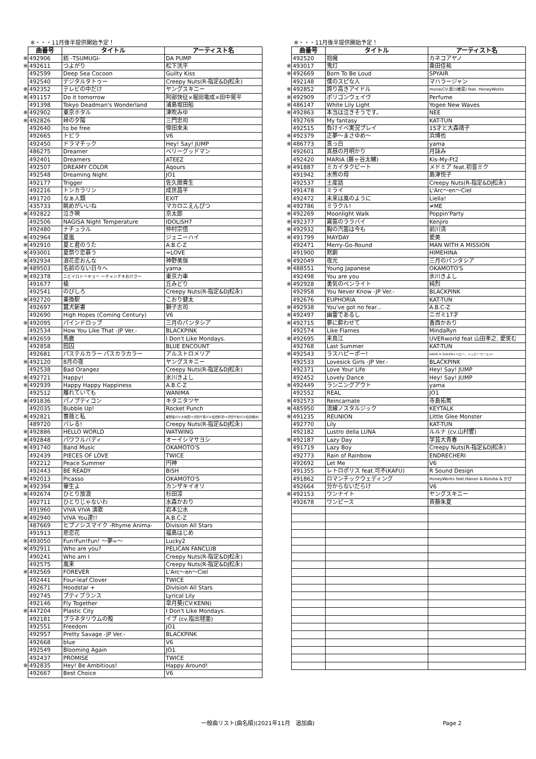※・・・11月後半提供開始予定！
| | 曲番号 | タイトル | アーティスト名 |
| --- | --- | --- | --- |
| ※ | 492906 | 紡 -TSUMUGI- | DA PUMP |
| ※ | 492611 | つよがり | 松下洸平 |
| | 492599 | Deep Sea Cocoon | Guilty Kiss |
| | 492540 | デジタルタトゥー | Creepy Nuts(R-指定&DJ松永) |
| ※ | 492352 | テレビの中だけ | ヤングスキニー |
| ※ | 491157 | Do it tomorrow | 阿部快征×堀田竜成×田中晃平 |
| | 491398 | Tokyo Deadman's Wonderland | 浦島坂田船 |
| ※ | 492902 | 東京ホタル | 津吹みゆ |
| ※ | 492826 | 峠の夕陽 | 三門忠司 |
| | 492640 | to be free | 倖田來未 |
| | 492665 | トビラ | V6 |
| | 492450 | ドラマチック | Hey! Say! JUMP |
| | 486275 | Dreamer | ベリーグッドマン |
| | 492401 | Dreamers | ATEEZ |
| | 492507 | DREAMY COLOR | Aqours |
| | 492548 | Dreaming Night | JO1 |
| | 492177 | Trigger | 佐久間貴生 |
| | 492216 | トンカラリン | 成世昌平 |
| | 491720 | なぁ人類 | EXIT |
| | 435733 | 眺めがいいね | マカロニえんぴつ |
| ※ | 492822 | 泣き唄 | 京太郎 |
| | 492506 | NAGISA Night Temperature | IDOLiSH7 |
| | 492480 | ナチュラル | 仲村宗悟 |
| ※ | 492964 | 夏嵐 | ジェニーハイ |
| ※ | 492910 | 夏と君のうた | A.B.C-Z |
| ※ | 493001 | 夏祭り恋慕う | =LOVE |
| ※ | 492934 | 浪花恋おんな | 神野美伽 |
| ※ | 489503 | 名前のない日々へ | yama |
| ※ | 492378 | ニビイロトーキョー ～チャンチキおけさ～ | 東京力車 |
| | 491677 | 楡 | 丘みどり |
| | 492541 | のびしろ | Creepy Nuts(R-指定&DJ松永) |
| ※ | 492720 | 乗換駅 | こおり健太 |
| | 492697 | 蠶犬新書 | 獅子志司 |
| | 492690 | High Hopes (Coming Century) | V6 |
| ※ | 492095 | パインドロップ | 三月のパンタシア |
| | 492534 | How You Like That -JP Ver.- | BLACKPINK |
| ※ | 492659 | 馬鹿 | I Don't Like Mondays. |
| | 492858 | 囮囚 | BLUE ENCOUNT |
| | 492681 | パステルカラー パスカラカラー | アルストロメリア |
| ※ | 492120 | 8月の夜 | ヤングスキニー |
| | 492538 | Bad Orangez | Creepy Nuts(R-指定&DJ松永) |
| ※ | 492721 | Happy! | 氷川きよし |
| ※ | 492939 | Happy Happy Happiness | A.B.C-Z |
| | 492512 | 離れていても | WANIMA |
| ※ | 491836 | パノプティコン | キタニタツヤ |
| | 492035 | Bubble Up! | Rocket Punch |
| ※ | 492821 | 薔薇と私 | 星野薫(CV.大地葉)×沢田千夏(CV.松田利冴)×沢田千秋(CV.松田颯水) |
| | 489720 | バレる! | Creepy Nuts(R-指定&DJ松永) |
| ※ | 492886 | HELLO WORLD | WATWING |
| ※ | 492848 | パワフルバディ | オーイシマサヨシ |
| ※ | 491740 | Band Music | OKAMOTO'S |
| | 492439 | PIECES OF LOVE | TWICE |
| | 492212 | Peace Summer | 円神 |
| | 492443 | BE READY | BiSH |
| ※ | 492013 | Picasso | OKAMOTO'S |
| ※ | 492394 | 畢生よ | カンザキイオリ |
| ※ | 492674 | ひとり放浪 | 杉田淳 |
| | 492711 | ひとりじゃないわ | 水森かおり |
| | 491960 | VIVA VIVA 演歌 | 岩本公水 |
| ※ | 492940 | VIVA You達!! | A.B.C-Z |
| | 487669 | ヒプノシスマイク -Rhyme Anima- | Division All Stars |
| | 491913 | 悲恋花 | 福島はじめ |
| ※ | 493050 | Fun!Fun!Fun! ～夢∞～ | Lucky2 |
| ※ | 492911 | Who are you? | PELICAN FANCLUB |
| | 490241 | Who am I | Creepy Nuts(R-指定&DJ松永) |
| | 492575 | 風来 | Creepy Nuts(R-指定&DJ松永) |
| ※ | 492569 | FOREVER | L'Arc～en～Ciel |
| | 492441 | Four-leaf Clover | TWICE |
| | 492671 | Hoodstar + | Division All Stars |
| | 492745 | プティプランス | Lyrical Lily |
| | 492146 | Fly Together | 皐月葵(CV:KENN) |
| ※ | 447204 | Plastic City | I Don't Like Mondays. |
| | 492181 | プラネタリウムの殻 | イブ (cv.指出毬亜) |
| | 492551 | Freedom | JO1 |
| | 492957 | Pretty Savage -JP Ver.- | BLACKPINK |
| | 492668 | blue | V6 |
| | 492549 | Blooming Again | JO1 |
| | 492437 | PROMISE | TWICE |
| ※ | 492835 | Hey! Be Ambitious! | Happy Around! |
| | 492667 | Best Choice | V6 |
※・・・11月後半提供開始予定！
| | 曲番号 | タイトル | アーティスト名 |
| --- | --- | --- | --- |
| | 492520 | 抱擁 | カネコアヤノ |
| ※ | 493017 | 鬼灯 | 桑田佳祐 |
| ※ | 492669 | Born To Be Loud | SPYAIR |
| | 492148 | 僕のスピな人 | マハラージャン |
| ※ | 492852 | 誇り高きアイドル | mona(CV:夏川椎菜) feat. HoneyWorks |
| ※ | 492909 | ポリゴンウェイヴ | Perfume |
| ※ | 486147 | White Lily Light | Yogee New Waves |
| ※ | 492863 | 本当は泣きそうです。 | NEE |
| | 492769 | My fantasy | KAT-TUN |
| | 492515 | 負けイベ実況プレイ | 15才と大森靖子 |
| ※ | 492379 | 正夢～まさゆめ～ | 浜博也 |
| ※ | 486773 | 真っ白 | yama |
| | 492601 | 真昼の月明かり | 月詠み |
| | 492420 | MARIA (藤ヶ谷太輔) | Kis-My-Ft2 |
| ※ | 491887 | ミカイタクビート | メドミア feat.初音ミク |
| | 491942 | 水熊の母 | 島津悦子 |
| | 492537 | 土産話 | Creepy Nuts(R-指定&DJ松永) |
| | 491478 | ミライ | L'Arc～en～Ciel |
| | 492472 | 未来は風のように | Liella! |
| ※ | 492786 | ミラクル! | ≠ME |
| ※ | 492269 | Moonlight Walk | Poppin'Party |
| ※ | 492377 | 霧笛のララバイ | Kenjiro |
| ※ | 492932 | 胸の汽笛は今も | 前川清 |
| ※ | 491799 | MAYDAY | 愛美 |
| | 492471 | Merry-Go-Round | MAN WITH A MISSION |
| | 491900 | 黙劇 | HIMEHINA |
| ※ | 492049 | 夜光 | 三月のパンタシア |
| ※ | 488551 | Young Japanese | OKAMOTO'S |
| | 492498 | You are you | 氷川きよし |
| ※ | 492928 | 勇気のペンライト | 純烈 |
| | 492958 | You Never Know -JP Ver.- | BLACKPINK |
| | 492676 | EUPHORIA | KAT-TUN |
| ※ | 492938 | You've got no fear... | A.B.C-Z |
| ※ | 492497 | 幽霊であるし | ニガミ17才 |
| ※ | 492715 | 夢に酔わせて | 香西かおり |
| | 492574 | Like Flames | MindaRyn |
| ※ | 492695 | 来鳥江 | UVERworld feat 山田孝之, 愛笑む |
| | 492768 | Last Summer | KAT-TUN |
| ※ | 492543 | ラスハピーポー! | RAISE A SUILEN×ハロー、ハッピーワールド! |
| | 492533 | Lovesick Girls -JP Ver.- | BLACKPINK |
| | 492371 | Love Your Life | Hey! Say! JUMP |
| | 492452 | Lovely Dance | Hey! Say! JUMP |
| ※ | 492449 | ランニングアウト | yama |
| | 492552 | REAL | JO1 |
| ※ | 492573 | Reincarnate | 寺島拓篤 |
| ※ | 485950 | 流線ノスタルジック | KEYTALK |
| ※ | 491235 | REUNION | Little Glee Monster |
| | 492770 | Lily | KAT-TUN |
| | 492182 | Lustro della LUNA | ルルナ (cv.山村響) |
| ※ | 492187 | Lazy Day | 学芸大青春 |
| | 491719 | Lazy Boy | Creepy Nuts(R-指定&DJ松永) |
| | 492773 | Rain of Rainbow | ENDRECHERI |
| | 492692 | Let Me | V6 |
| | 491355 | レトロポリス feat.可不(KAFU) | R Sound Design |
| | 491862 | ロマンチックウェディング | HoneyWorks feat.Hanon & Kotoha & かぴ |
| | 492664 | 分からないだらけ | V6 |
| ※ | 492153 | ワンナイト | ヤングスキニー |
| | 492678 | ワンピース | 斉藤朱夏 |
一般曲リスト(曲名順)(2021年11月　追加曲) Page 2